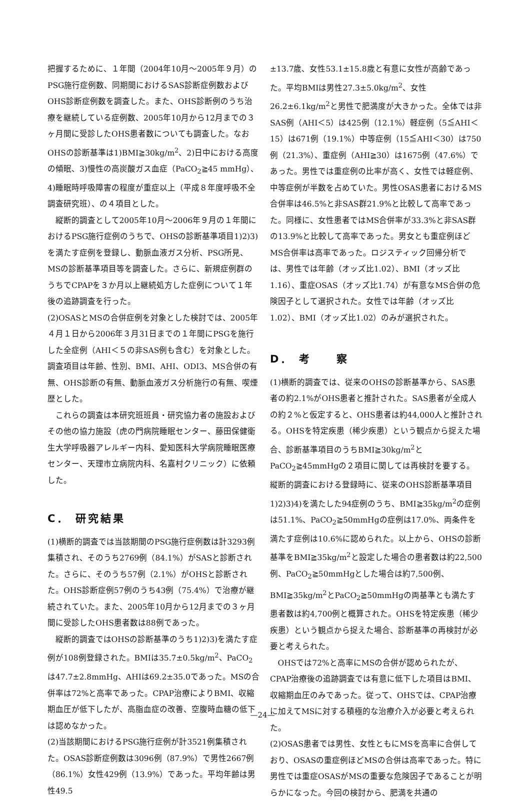把握するために、１年間（2004年10月～2005年９月）のPSG施行症例数、同期間におけるSAS診断症例数およびOHS診断症例数を調査した。また、OHS診断例のうち治療を継続している症例数、2005年10月から12月までの３ヶ月間に受診したOHS患者数についても調査した。なおOHSの診断基準は1)BMI≧30kg/m<sup>2</sup>、2)日中における高度の傾眠、3)慢性の高炭酸ガス血症（PaCO<sub>2</sub>≧45 mmHg）、4)睡眠時呼吸障害の程度が重症以上（平成８年度呼吸不全調査研究班）、の４項目とした。
縦断的調査として2005年10月～2006年９月の１年間におけるPSG施行症例のうちで、OHSの診断基準項目1)2)3)を満たす症例を登録し、動脈血液ガス分析、PSG所見、MSの診断基準項目等を調査した。さらに、新規症例群のうちでCPAPを３か月以上継続処方した症例について１年後の追跡調査を行った。
(2)OSASとMSの合併症例を対象とした検討では、2005年４月１日から2006年３月31日までの１年間にPSGを施行した全症例（AHI＜５の非SAS例も含む）を対象とした。調査項目は年齢、性別、BMI、AHI、ODI3、MS合併の有無、OHS診断の有無、動脈血液ガス分析施行の有無、喫煙歴とした。
これらの調査は本研究班班員・研究協力者の施設およびその他の協力施設（虎の門病院睡眠センター、藤田保健衛生大学呼吸器アレルギー内科、愛知医科大学病院睡眠医療センター、天理市立病院内科、名嘉村クリニック）に依頼した。
C． 研究結果
(1)横断的調査では当該期間のPSG施行症例数は計3293例集積され、そのうち2769例（84.1%）がSASと診断された。さらに、そのうち57例（2.1%）がOHSと診断された。OHS診断症例57例のうち43例（75.4%）で治療が継続されていた。また、2005年10月から12月までの３ヶ月間に受診したOHS患者数は88例であった。
縦断的調査ではOHSの診断基準のうち1)2)3)を満たす症例が108例登録された。BMIは35.7±0.5kg/m<sup>2</sup>、PaCO<sub>2</sub>は47.7±2.8mmHg、AHIは69.2±35.0であった。MSの合併率は72%と高率であった。CPAP治療によりBMI、収縮期血圧が低下したが、高脂血症の改善、空腹時血糖の低下は認めなかった。
(2)当該期間におけるPSG施行症例が計3521例集積された。OSAS診断症例数は3096例（87.9%）で男性2667例（86.1%）女性429例（13.9%）であった。平均年齢は男性49.5
±13.7歳、女性53.1±15.8歳と有意に女性が高齢であった。平均BMIは男性27.3±5.0kg/m<sup>2</sup>、女性26.2±6.1kg/m<sup>2</sup>と男性で肥満度が大きかった。全体では非SAS例（AHI＜5）は425例（12.1%）軽症例（5≦AHI＜15）は671例（19.1%）中等症例（15≦AHI＜30）は750例（21.3%）、重症例（AHI≧30）は1675例（47.6%）であった。男性では重症例の比率が高く、女性では軽症例、中等症例が半数を占めていた。男性OSAS患者におけるMS合併率は46.5%と非SAS群21.9%と比較して高率であった。同様に、女性患者ではMS合併率が33.3%と非SAS群の13.9%と比較して高率であった。男女とも重症例ほどMS合併率は高率であった。ロジスティック回帰分析では、男性では年齢（オッズ比1.02）、BMI（オッズ比1.16）、重症OSAS（オッズ比1.74）が有意なMS合併の危険因子として選択された。女性では年齢（オッズ比1.02）、BMI（オッズ比1.02）のみが選択された。
D． 考　　察
(1)横断的調査では、従来のOHSの診断基準から、SAS患者の約2.1%がOHS患者と推計された。SAS患者が全成人の約２%と仮定すると、OHS患者は約44,000人と推計される。OHSを特定疾患（稀少疾患）という観点から捉えた場合、診断基準項目のうちBMI≧30kg/m<sup>2</sup>とPaCO<sub>2</sub>≧45mmHgの２項目に関しては再検討を要する。縦断的調査における登録時に、従来のOHS診断基準項目1)2)3)4)を満たした94症例のうち、BMI≧35kg/m<sup>2</sup>の症例は51.1%、PaCO<sub>2</sub>≧50mmHgの症例は17.0%、両条件を満たす症例は10.6%に認められた。以上から、OHSの診断基準をBMI≧35kg/m<sup>2</sup>と設定した場合の患者数は約22,500例、PaCO<sub>2</sub>≧50mmHgとした場合は約7,500例、BMI≧35kg/m<sup>2</sup>とPaCO<sub>2</sub>≧50mmHgの両基準とも満たす患者数は約4,700例と概算された。OHSを特定疾患（稀少疾患）という観点から捉えた場合、診断基準の再検討が必要と考えられた。
OHSでは72%と高率にMSの合併が認められたが、CPAP治療後の追跡調査では有意に低下した項目はBMI、収縮期血圧のみであった。従って、OHSでは、CPAP治療に加えてMSに対する積極的な治療介入が必要と考えられた。
(2)OSAS患者では男性、女性ともにMSを高率に合併しており、OSASの重症例ほどMSの合併は高率であった。特に男性では重症OSASがMSの重要な危険因子であることが明らかになった。今回の検討から、肥満を共通の
—24—